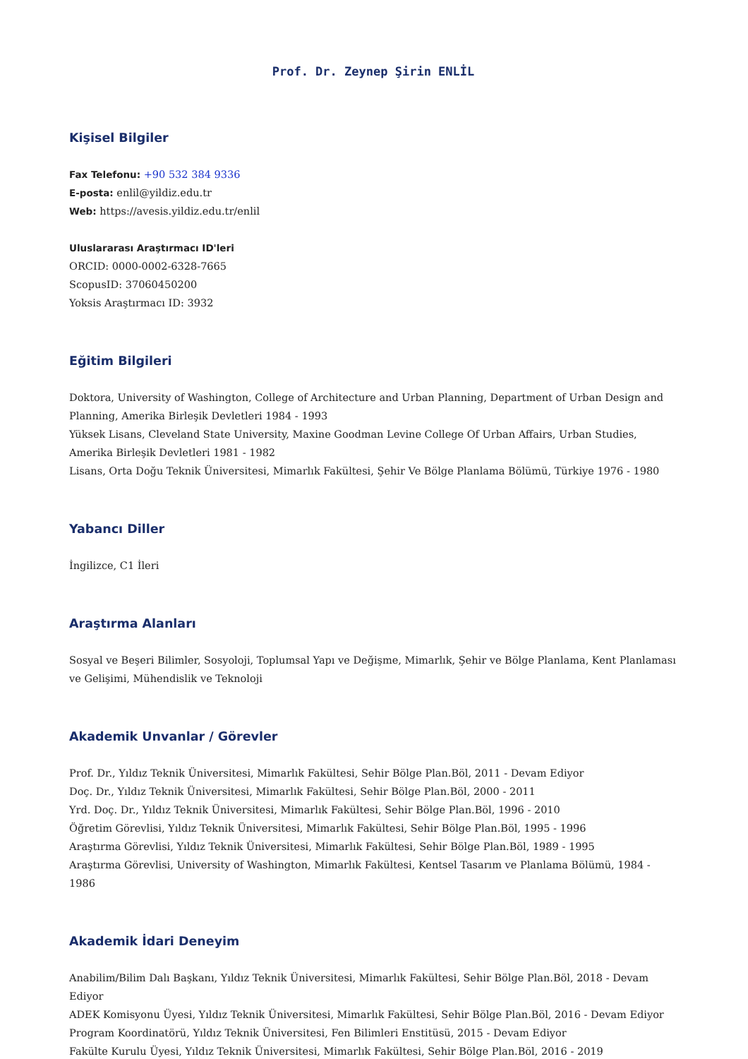Prof. Dr. Zeynep Şirin ENLİL
Kişisel Bilgiler
Fax Telefonu: +90 532 384 9336
E-posta: enlil@yildiz.edu.tr
Web: https://avesis.yildiz.edu.tr/enlil
Uluslararası Araştırmacı ID'leri
ORCID: 0000-0002-6328-7665
ScopusID: 37060450200
Yoksis Araştırmacı ID: 3932
Eğitim Bilgileri
Doktora, University of Washington, College of Architecture and Urban Planning, Department of Urban Design and Planning, Amerika Birleşik Devletleri 1984 - 1993
Yüksek Lisans, Cleveland State University, Maxine Goodman Levine College Of Urban Affairs, Urban Studies, Amerika Birleşik Devletleri 1981 - 1982
Lisans, Orta Doğu Teknik Üniversitesi, Mimarlık Fakültesi, Şehir Ve Bölge Planlama Bölümü, Türkiye 1976 - 1980
Yabancı Diller
İngilizce, C1 İleri
Araştırma Alanları
Sosyal ve Beşeri Bilimler, Sosyoloji, Toplumsal Yapı ve Değişme, Mimarlık, Şehir ve Bölge Planlama, Kent Planlaması ve Gelişimi, Mühendislik ve Teknoloji
Akademik Unvanlar / Görevler
Prof. Dr., Yıldız Teknik Üniversitesi, Mimarlık Fakültesi, Sehir Bölge Plan.Böl, 2011 - Devam Ediyor
Doç. Dr., Yıldız Teknik Üniversitesi, Mimarlık Fakültesi, Sehir Bölge Plan.Böl, 2000 - 2011
Yrd. Doç. Dr., Yıldız Teknik Üniversitesi, Mimarlık Fakültesi, Sehir Bölge Plan.Böl, 1996 - 2010
Öğretim Görevlisi, Yıldız Teknik Üniversitesi, Mimarlık Fakültesi, Sehir Bölge Plan.Böl, 1995 - 1996
Araştırma Görevlisi, Yıldız Teknik Üniversitesi, Mimarlık Fakültesi, Sehir Bölge Plan.Böl, 1989 - 1995
Araştırma Görevlisi, University of Washington, Mimarlık Fakültesi, Kentsel Tasarım ve Planlama Bölümü, 1984 - 1986
Akademik İdari Deneyim
Anabilim/Bilim Dalı Başkanı, Yıldız Teknik Üniversitesi, Mimarlık Fakültesi, Sehir Bölge Plan.Böl, 2018 - Devam Ediyor
ADEK Komisyonu Üyesi, Yıldız Teknik Üniversitesi, Mimarlık Fakültesi, Sehir Bölge Plan.Böl, 2016 - Devam Ediyor
Program Koordinatörü, Yıldız Teknik Üniversitesi, Fen Bilimleri Enstitüsü, 2015 - Devam Ediyor
Fakülte Kurulu Üyesi, Yıldız Teknik Üniversitesi, Mimarlık Fakültesi, Sehir Bölge Plan.Böl, 2016 - 2019